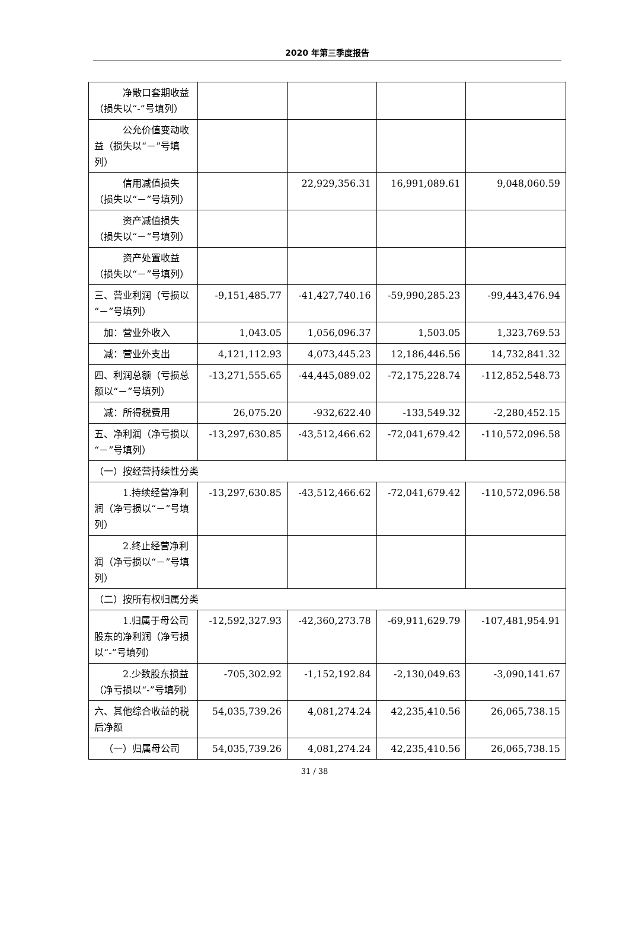2020 年第三季度报告
| 净敞口套期收益（损失以“-”号填列） | | | | |
| 公允价值变动收益（损失以“－”号填列） | | | | |
| 信用减值损失（损失以“－”号填列） | | 22,929,356.31 | 16,991,089.61 | 9,048,060.59 |
| 资产减值损失（损失以“－”号填列） | | | | |
| 资产处置收益（损失以“－”号填列） | | | | |
| 三、营业利润（亏损以“－”号填列） | -9,151,485.77 | -41,427,740.16 | -59,990,285.23 | -99,443,476.94 |
| 加：营业外收入 | 1,043.05 | 1,056,096.37 | 1,503.05 | 1,323,769.53 |
| 减：营业外支出 | 4,121,112.93 | 4,073,445.23 | 12,186,446.56 | 14,732,841.32 |
| 四、利润总额（亏损总额以“－”号填列） | -13,271,555.65 | -44,445,089.02 | -72,175,228.74 | -112,852,548.73 |
| 减：所得税费用 | 26,075.20 | -932,622.40 | -133,549.32 | -2,280,452.15 |
| 五、净利润（净亏损以“－”号填列） | -13,297,630.85 | -43,512,466.62 | -72,041,679.42 | -110,572,096.58 |
| （一）按经营持续性分类 | | | | |
| 1.持续经营净利润（净亏损以“－”号填列） | -13,297,630.85 | -43,512,466.62 | -72,041,679.42 | -110,572,096.58 |
| 2.终止经营净利润（净亏损以“－”号填列） | | | | |
| （二）按所有权归属分类 | | | | |
| 1.归属于母公司股东的净利润（净亏损以“-”号填列） | -12,592,327.93 | -42,360,273.78 | -69,911,629.79 | -107,481,954.91 |
| 2.少数股东损益（净亏损以“-”号填列） | -705,302.92 | -1,152,192.84 | -2,130,049.63 | -3,090,141.67 |
| 六、其他综合收益的税后净额 | 54,035,739.26 | 4,081,274.24 | 42,235,410.56 | 26,065,738.15 |
| （一）归属母公司 | 54,035,739.26 | 4,081,274.24 | 42,235,410.56 | 26,065,738.15 |
31 / 38